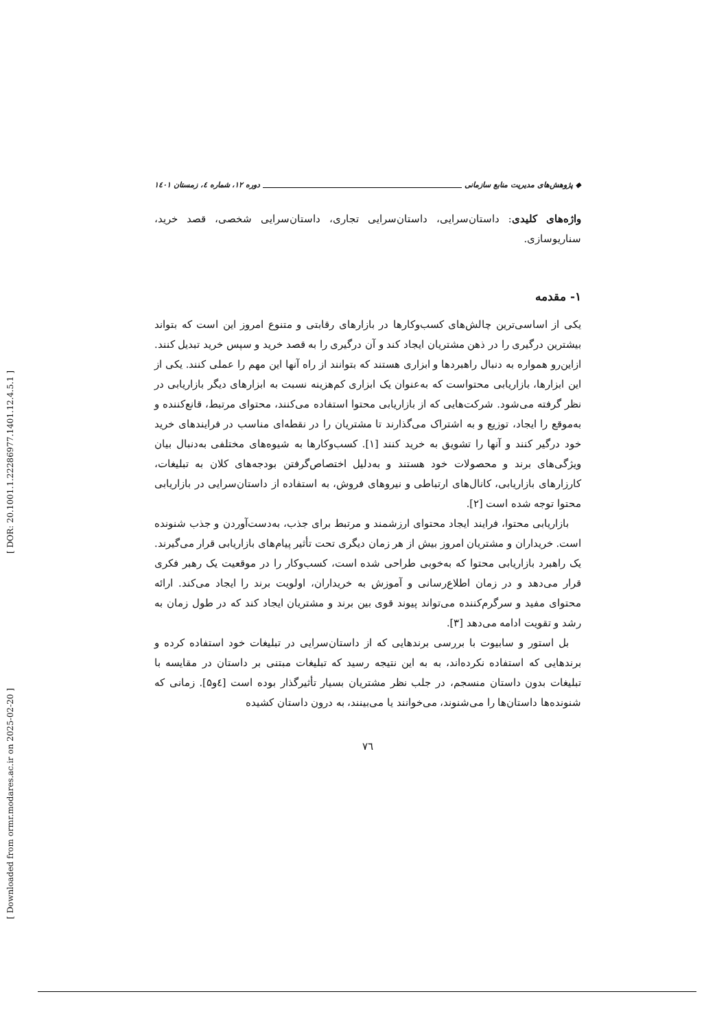[ DOR: 20.1001.1.22286977.1401.12.4.5.1 ]
[ Downloaded from ormr.modares.ac.ir on 2025-02-20 ]
◆ پژوهش‌های مدیریت منابع سازمانی دوره ۱۲، شماره ٤، زمستان ۱٤۰۱
واژه‌های کلیدی: داستان‌سرایی، داستان‌سرایی تجاری، داستان‌سرایی شخصی، قصد خرید، سناریوسازی.
۱- مقدمه
یکی از اساسی‌ترین چالش‌های کسب‌وکارها در بازارهای رقابتی و متنوع امروز این است که بتواند بیشترین درگیری را در ذهن مشتریان ایجاد کند و آن درگیری را به قصد خرید و سپس خرید تبدیل کنند. ازاین‌رو همواره به دنبال راهبردها و ابزاری هستند که بتوانند از راه آنها این مهم را عملی کنند. یکی از این ابزارها، بازاریابی محتواست که به‌عنوان یک ابزاری کم‌هزینه نسبت به ابزارهای دیگر بازاریابی در نظر گرفته می‌شود. شرکت‌هایی که از بازاریابی محتوا استفاده می‌کنند، محتوای مرتبط، قانع‌کننده و به‌موقع را ایجاد، توزیع و به اشتراک می‌گذارند تا مشتریان را در نقطه‌ای مناسب در فرایندهای خرید خود درگیر کنند و آنها را تشویق به خرید کنند [۱]. کسب‌وکارها به شیوه‌های مختلفی به‌دنبال بیان ویژگی‌های برند و محصولات خود هستند و به‌دلیل اختصاص‌گرفتن بودجه‌های کلان به تبلیغات، کارزارهای بازاریابی، کانال‌های ارتباطی و نیروهای فروش، به استفاده از داستان‌سرایی در بازاریابی محتوا توجه شده است [۲].
بازاریابی محتوا، فرایند ایجاد محتوای ارزشمند و مرتبط برای جذب، به‌دست‌آوردن و جذب شنونده است. خریداران و مشتریان امروز بیش از هر زمان دیگری تحت تأثیر پیام‌های بازاریابی قرار می‌گیرند. یک راهبرد بازاریابی محتوا که به‌خوبی طراحی شده است، کسب‌وکار را در موقعیت یک رهبر فکری قرار می‌دهد و در زمان اطلاع‌رسانی و آموزش به خریداران، اولویت برند را ایجاد می‌کند. ارائه محتوای مفید و سرگرم‌کننده می‌تواند پیوند قوی بین برند و مشتریان ایجاد کند که در طول زمان به رشد و تقویت ادامه می‌دهد [۳].
بل استور و سابیوت با بررسی برندهایی که از داستان‌سرایی در تبلیغات خود استفاده کرده و برندهایی که استفاده نکرده‌اند، به به این نتیجه رسید که تبلیغات مبتنی بر داستان در مقایسه با تبلیغات بدون داستان منسجم، در جلب نظر مشتریان بسیار تأثیرگذار بوده است [٤و۵]. زمانی که شنونده‌ها داستان‌ها را می‌شنوند، می‌خوانند یا می‌بینند، به درون داستان کشیده
۷٦